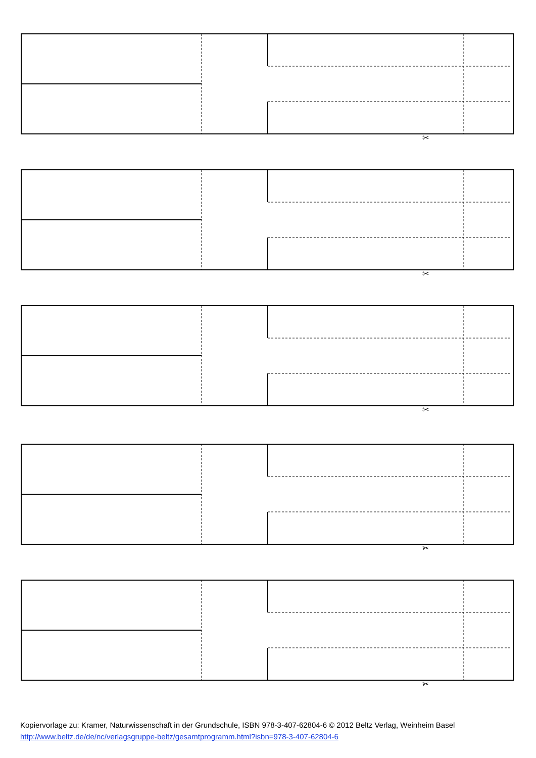✂
Kopiervorlage zu: Kramer, Naturwissenschaft in der Grundschule, ISBN 978-3-407-62804-6 © 2012 Beltz Verlag, Weinheim Basel
http://www.beltz.de/de/nc/verlagsgruppe-beltz/gesamtprogramm.html?isbn=978-3-407-62804-6